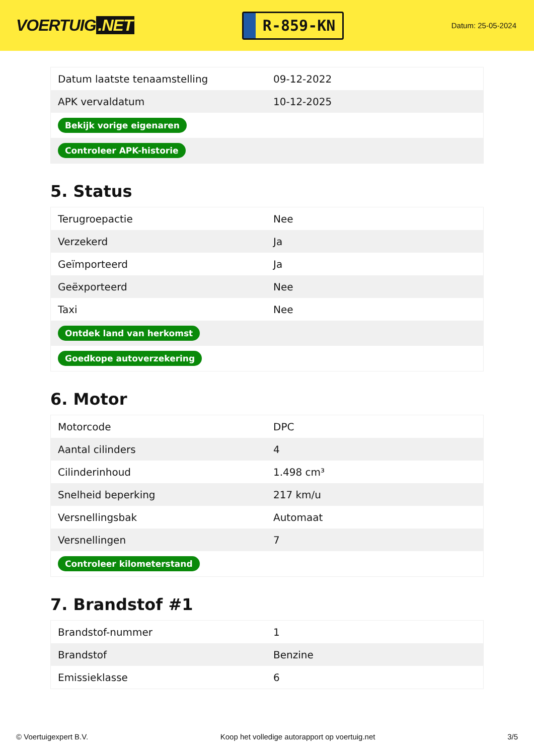VOERTUIG.NET
R-859-KN
Datum: 25-05-2024
| Datum laatste tenaamstelling | 09-12-2022 |
| APK vervaldatum | 10-12-2025 |
| Bekijk vorige eigenaren | |
| Controleer APK-historie | |
5. Status
| Terugroepactie | Nee |
| Verzekerd | Ja |
| Geïmporteerd | Ja |
| Geëxporteerd | Nee |
| Taxi | Nee |
| Ontdek land van herkomst | |
| Goedkope autoverzekering | |
6. Motor
| Motorcode | DPC |
| Aantal cilinders | 4 |
| Cilinderinhoud | 1.498 cm³ |
| Snelheid beperking | 217 km/u |
| Versnellingsbak | Automaat |
| Versnellingen | 7 |
| Controleer kilometerstand | |
7. Brandstof #1
| Brandstof-nummer | 1 |
| Brandstof | Benzine |
| Emissieklasse | 6 |
© Voertuigexpert B.V. Koop het volledige autorapport op voertuig.net 3/5